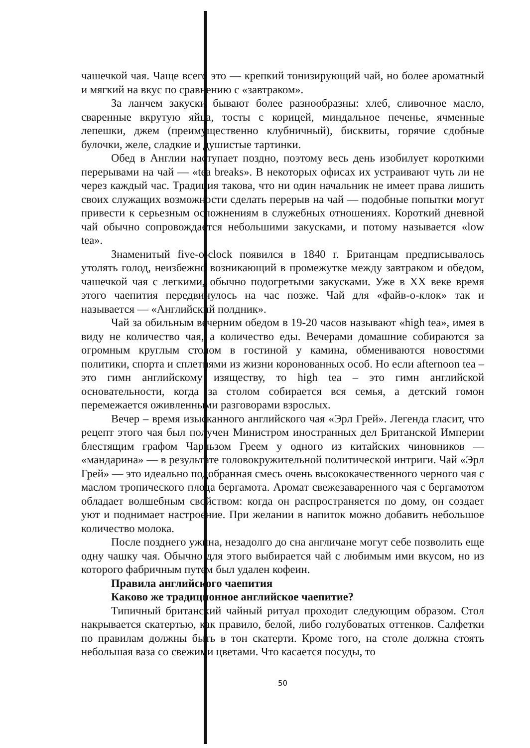чашечкой чая. Чаще всего это — крепкий тонизирующий чай, но более ароматный и мягкий на вкус по сравнению с «завтраком».
За ланчем закуски бывают более разнообразны: хлеб, сливочное масло, сваренные вкрутую яйца, тосты с корицей, миндальное печенье, ячменные лепешки, джем (преимущественно клубничный), бисквиты, горячие сдобные булочки, желе, сладкие и душистые тартинки.
Обед в Англии наступает поздно, поэтому весь день изобилует короткими перерывами на чай — «tea breaks». В некоторых офисах их устраивают чуть ли не через каждый час. Традиция такова, что ни один начальник не имеет права лишить своих служащих возможности сделать перерыв на чай — подобные попытки могут привести к серьезным осложнениям в служебных отношениях. Короткий дневной чай обычно сопровождается небольшими закусками, и потому называется «low tea».
Знаменитый five-o-clock появился в 1840 г. Британцам предписывалось утолять голод, неизбежно возникающий в промежутке между завтраком и обедом, чашечкой чая с легкими, обычно подогретыми закусками. Уже в XX веке время этого чаепития передвинулось на час позже. Чай для «файв-о-клок» так и называется — «Английский полдник».
Чай за обильным вечерним обедом в 19-20 часов называют «high tea», имея в виду не количество чая, а количество еды. Вечерами домашние собираются за огромным круглым столом в гостиной у камина, обмениваются новостями политики, спорта и сплетнями из жизни коронованных особ. Но если afternoon tea – это гимн английскому изяществу, то high tea – это гимн английской основательности, когда за столом собирается вся семья, а детский гомон перемежается оживленными разговорами взрослых.
Вечер – время изысканного английского чая «Эрл Грей». Легенда гласит, что рецепт этого чая был получен Министром иностранных дел Британской Империи блестящим графом Чарльзом Греем у одного из китайских чиновников — «мандарина» — в результате головокружительной политической интриги. Чай «Эрл Грей» — это идеально подобранная смесь очень высококачественного черного чая с маслом тропического плода бергамота. Аромат свежезаваренного чая с бергамотом обладает волшебным свойством: когда он распространяется по дому, он создает уют и поднимает настроение. При желании в напиток можно добавить небольшое количество молока.
После позднего ужина, незадолго до сна англичане могут себе позволить еще одну чашку чая. Обычно для этого выбирается чай с любимым ими вкусом, но из которого фабричным путем был удален кофеин.
Правила английского чаепития
Каково же традиционное английское чаепитие?
Типичный британский чайный ритуал проходит следующим образом. Стол накрывается скатертью, как правило, белой, либо голубоватых оттенков. Салфетки по правилам должны быть в тон скатерти. Кроме того, на столе должна стоять небольшая ваза со свежими цветами. Что касается посуды, то
50